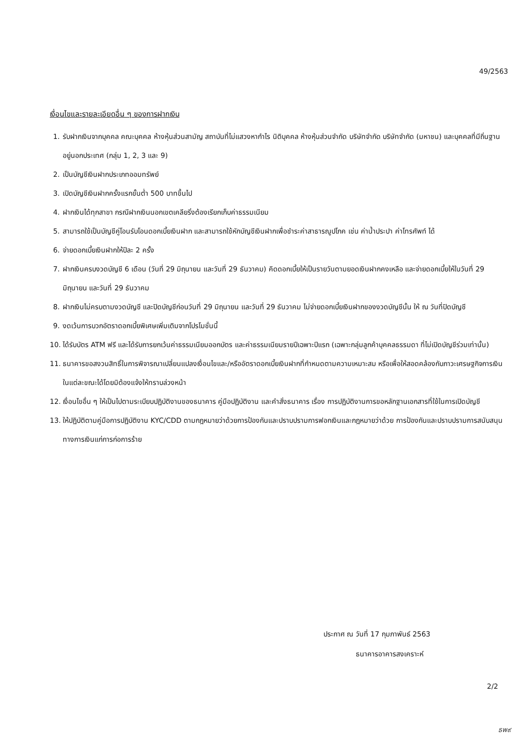49/2563
เงื่อนไขและรายละเอียดอื่น ๆ ของการฝากเงิน
1. รับฝากเงินจากบุคคล คณะบุคคล ห้างหุ้นส่วนสามัญ สถาบันที่ไม่แสวงหากำไร นิติบุคคล ห้างหุ้นส่วนจำกัด บริษัทจำกัด บริษัทจำกัด (มหาชน) และบุคคลที่มีถิ่นฐานอยู่นอกประเทศ (กลุ่ม 1, 2, 3 และ 9)
2. เป็นบัญชีเงินฝากประเภทออมทรัพย์
3. เปิดบัญชีเงินฝากครั้งแรกขั้นต่ำ 500 บาทขึ้นไป
4. ฝากเงินได้ทุกสาขา กรณีฝากเงินนอกเขตเคลียริ่งต้องเรียกเก็บค่าธรรมเนียม
5. สามารถใช้เป็นบัญชีคู่โอนรับโอนดอกเบี้ยเงินฝาก และสามารถใช้หักบัญชีเงินฝากเพื่อชำระค่าสาธารณูปโภค เช่น ค่าน้ำประปา ค่าโทรศัพท์ ได้
6. จ่ายดอกเบี้ยเงินฝากให้ปีละ 2 ครั้ง
7. ฝากเงินครบงวดบัญชี 6 เดือน (วันที่ 29 มิถุนายน และวันที่ 29 ธันวาคม) คิดดอกเบี้ยให้เป็นรายวันตามยอดเงินฝากคงเหลือ และจ่ายดอกเบี้ยให้ในวันที่ 29 มิถุนายน และวันที่ 29 ธันวาคม
8. ฝากเงินไม่ครบตามงวดบัญชี และปิดบัญชีก่อนวันที่ 29 มิถุนายน และวันที่ 29 ธันวาคม ไม่จ่ายดอกเบี้ยเงินฝากของงวดบัญชีนั้น ให้ ณ วันที่ปิดบัญชี
9. งดเว้นการบวกอัตราดอกเบี้ยพิเศษเพิ่มเติมจากโปรโมชั่นนี้
10. ได้รับบัตร ATM ฟรี และได้รับการยกเว้นค่าธรรมเนียมออกบัตร และค่าธรรมเนียมรายปีเฉพาะปีแรก (เฉพาะกลุ่มลูกค้าบุคคลธรรมดา ที่ไม่เปิดบัญชีร่วมเท่านั้น)
11. ธนาคารขอสงวนสิทธิ์ในการพิจารณาเปลี่ยนแปลงเงื่อนไขและ/หรืออัตราดอกเบี้ยเงินฝากที่กำหนดตามความเหมาะสม หรือเพื่อให้สอดคล้องกับภาวะเศรษฐกิจการเงินในแต่ละขณะได้โดยมิต้องแจ้งให้ทราบล่วงหน้า
12. เงื่อนไขอื่น ๆ ให้เป็นไปตามระเบียบปฏิบัติงานของธนาคาร คู่มือปฏิบัติงาน และคำสั่งธนาคาร เรื่อง การปฏิบัติงานการขอหลักฐานเอกสารที่ใช้ในการเปิดบัญชี
13. ให้ปฏิบัติตามคู่มือการปฏิบัติงาน KYC/CDD ตามกฎหมายว่าด้วยการป้องกันและปราบปรามการฟอกเงินและกฎหมายว่าด้วย การป้องกันและปราบปรามการสนับสนุนทางการเงินแก่การก่อการร้าย
ประกาศ ณ วันที่ 17 กุมภาพันธ์ 2563
ธนาคารอาคารสงเคราะห์
2/2
ธพ๙